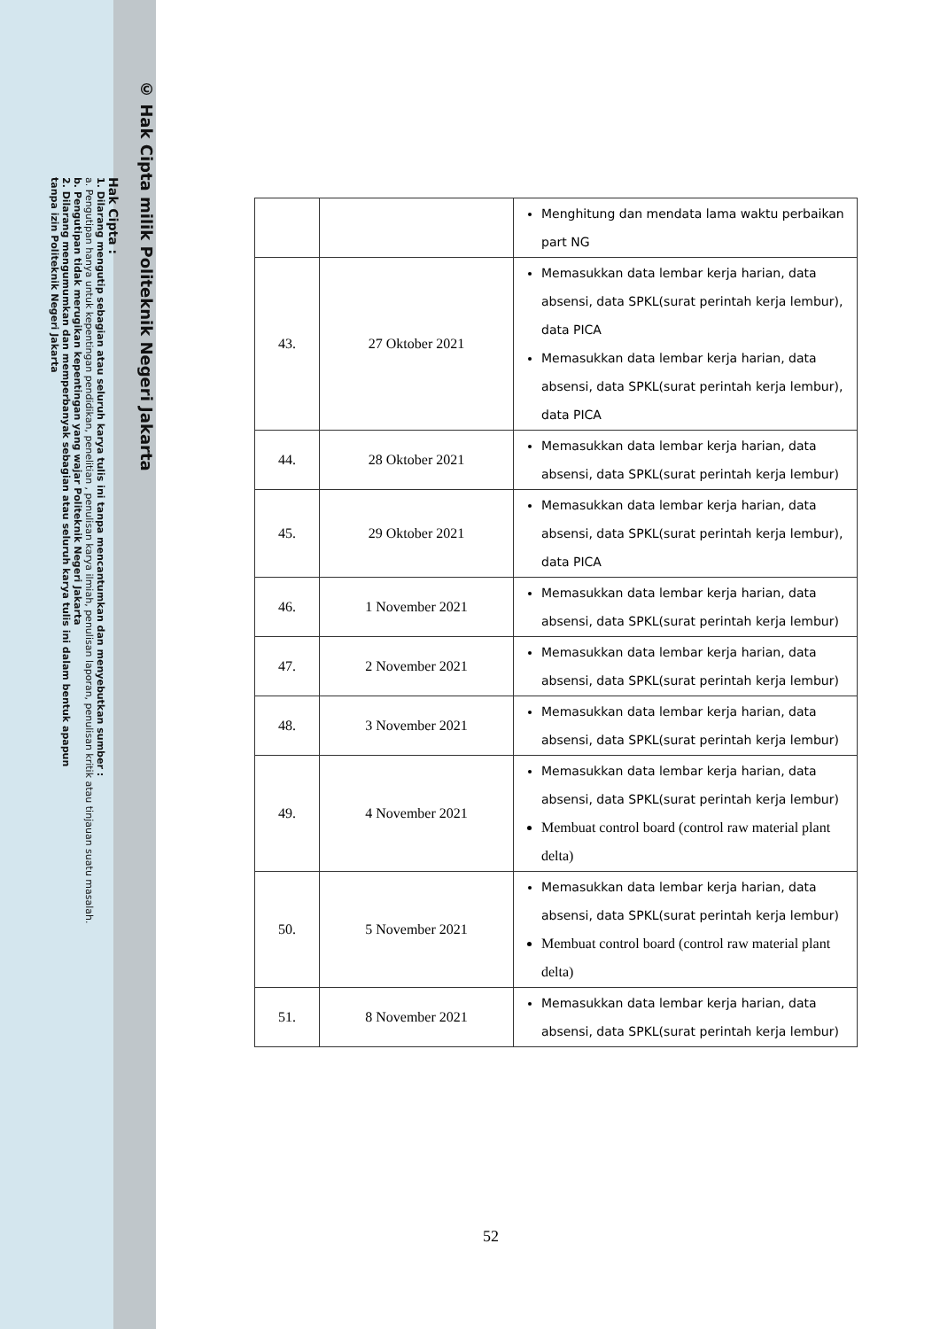© Hak Cipta milik Politeknik Negeri Jakarta
Hak Cipta :
1. Dilarang mengutip sebagian atau seluruh karya tulis ini tanpa mencantumkan dan menyebutkan sumber :
a. Pengutipan hanya untuk kepentingan pendidikan, penelitian , penulisan karya ilmiah, penulisan laporan, penulisan kritik atau tinjauan suatu masalah.
b. Pengutipan tidak merugikan kepentingan yang wajar Politeknik Negeri Jakarta
2. Dilarang mengumumkan dan memperbanyak sebagian atau seluruh karya tulis ini dalam bentuk apapun
tanpa izin Politeknik Negeri Jakarta
| | | Menghitung dan mendata lama waktu perbaikan part NG |
| 43. | 27 Oktober 2021 | Memasukkan data lembar kerja harian, data absensi, data SPKL(surat perintah kerja lembur), data PICA Memasukkan data lembar kerja harian, data absensi, data SPKL(surat perintah kerja lembur), data PICA |
| 44. | 28 Oktober 2021 | Memasukkan data lembar kerja harian, data absensi, data SPKL(surat perintah kerja lembur) |
| 45. | 29 Oktober 2021 | Memasukkan data lembar kerja harian, data absensi, data SPKL(surat perintah kerja lembur), data PICA |
| 46. | 1 November 2021 | Memasukkan data lembar kerja harian, data absensi, data SPKL(surat perintah kerja lembur) |
| 47. | 2 November 2021 | Memasukkan data lembar kerja harian, data absensi, data SPKL(surat perintah kerja lembur) |
| 48. | 3 November 2021 | Memasukkan data lembar kerja harian, data absensi, data SPKL(surat perintah kerja lembur) |
| 49. | 4 November 2021 | Memasukkan data lembar kerja harian, data absensi, data SPKL(surat perintah kerja lembur) Membuat control board (control raw material plant delta) |
| 50. | 5 November 2021 | Memasukkan data lembar kerja harian, data absensi, data SPKL(surat perintah kerja lembur) Membuat control board (control raw material plant delta) |
| 51. | 8 November 2021 | Memasukkan data lembar kerja harian, data absensi, data SPKL(surat perintah kerja lembur) |
52